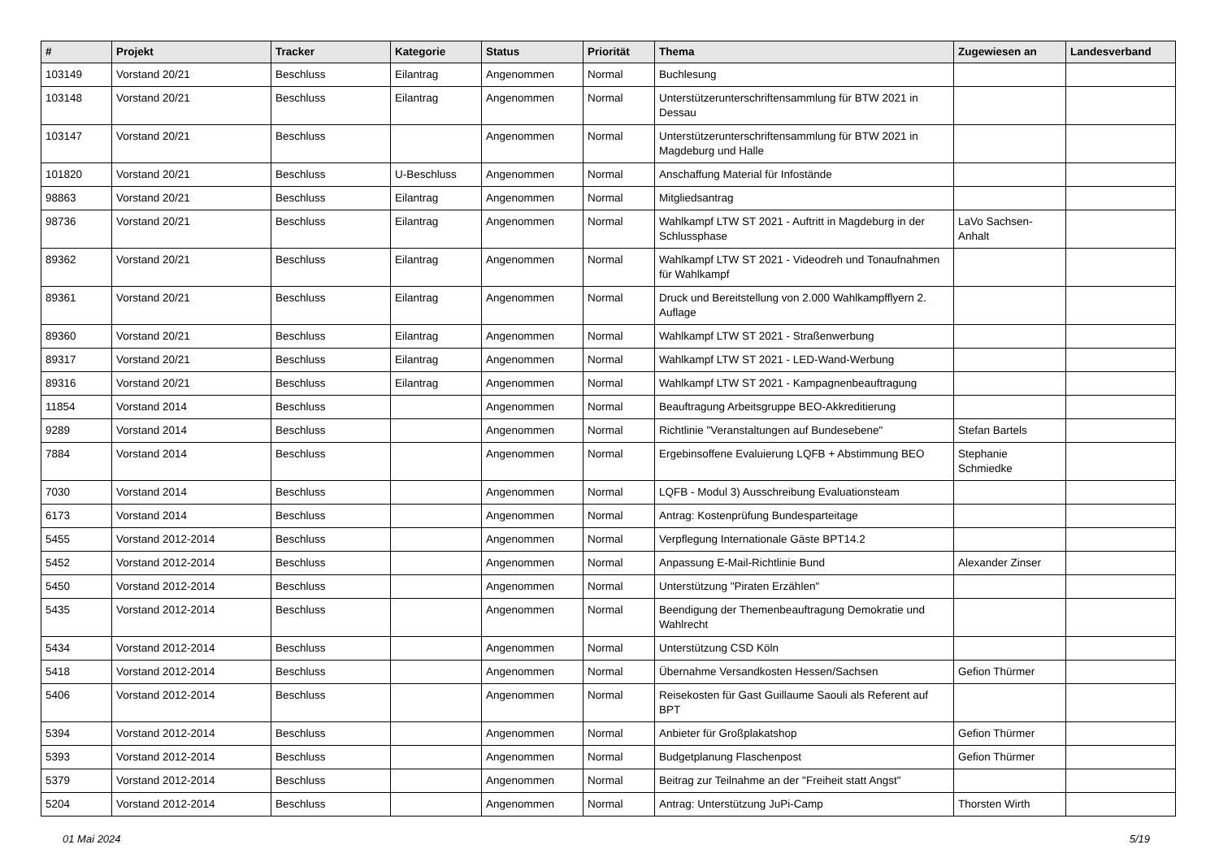| # | Projekt | Tracker | Kategorie | Status | Priorität | Thema | Zugewiesen an | Landesverband |
| --- | --- | --- | --- | --- | --- | --- | --- | --- |
| 103149 | Vorstand 20/21 | Beschluss | Eilantrag | Angenommen | Normal | Buchlesung | | |
| 103148 | Vorstand 20/21 | Beschluss | Eilantrag | Angenommen | Normal | Unterstützerunterschriftensammlung für BTW 2021 in Dessau | | |
| 103147 | Vorstand 20/21 | Beschluss | | Angenommen | Normal | Unterstützerunterschriftensammlung für BTW 2021 in Magdeburg und Halle | | |
| 101820 | Vorstand 20/21 | Beschluss | U-Beschluss | Angenommen | Normal | Anschaffung Material für Infostände | | |
| 98863 | Vorstand 20/21 | Beschluss | Eilantrag | Angenommen | Normal | Mitgliedsantrag | | |
| 98736 | Vorstand 20/21 | Beschluss | Eilantrag | Angenommen | Normal | Wahlkampf LTW ST 2021 - Auftritt in Magdeburg in der Schlussphase | LaVo Sachsen-Anhalt | |
| 89362 | Vorstand 20/21 | Beschluss | Eilantrag | Angenommen | Normal | Wahlkampf LTW ST 2021 - Videodreh und Tonaufnahmen für Wahlkampf | | |
| 89361 | Vorstand 20/21 | Beschluss | Eilantrag | Angenommen | Normal | Druck und Bereitstellung von 2.000 Wahlkampfflyern 2. Auflage | | |
| 89360 | Vorstand 20/21 | Beschluss | Eilantrag | Angenommen | Normal | Wahlkampf LTW ST 2021 - Straßenwerbung | | |
| 89317 | Vorstand 20/21 | Beschluss | Eilantrag | Angenommen | Normal | Wahlkampf LTW ST 2021 - LED-Wand-Werbung | | |
| 89316 | Vorstand 20/21 | Beschluss | Eilantrag | Angenommen | Normal | Wahlkampf LTW ST 2021 - Kampagnenbeauftragung | | |
| 11854 | Vorstand 2014 | Beschluss | | Angenommen | Normal | Beauftragung Arbeitsgruppe BEO-Akkreditierung | | |
| 9289 | Vorstand 2014 | Beschluss | | Angenommen | Normal | Richtlinie "Veranstaltungen auf Bundesebene" | Stefan Bartels | |
| 7884 | Vorstand 2014 | Beschluss | | Angenommen | Normal | Ergebinsoffene Evaluierung LQFB + Abstimmung BEO | Stephanie Schmiedke | |
| 7030 | Vorstand 2014 | Beschluss | | Angenommen | Normal | LQFB - Modul 3) Ausschreibung Evaluationsteam | | |
| 6173 | Vorstand 2014 | Beschluss | | Angenommen | Normal | Antrag: Kostenprüfung Bundesparteitage | | |
| 5455 | Vorstand 2012-2014 | Beschluss | | Angenommen | Normal | Verpflegung Internationale Gäste BPT14.2 | | |
| 5452 | Vorstand 2012-2014 | Beschluss | | Angenommen | Normal | Anpassung E-Mail-Richtlinie Bund | Alexander Zinser | |
| 5450 | Vorstand 2012-2014 | Beschluss | | Angenommen | Normal | Unterstützung "Piraten Erzählen" | | |
| 5435 | Vorstand 2012-2014 | Beschluss | | Angenommen | Normal | Beendigung der Themenbeauftragung Demokratie und Wahlrecht | | |
| 5434 | Vorstand 2012-2014 | Beschluss | | Angenommen | Normal | Unterstützung CSD Köln | | |
| 5418 | Vorstand 2012-2014 | Beschluss | | Angenommen | Normal | Übernahme Versandkosten Hessen/Sachsen | Gefion Thürmer | |
| 5406 | Vorstand 2012-2014 | Beschluss | | Angenommen | Normal | Reisekosten für Gast Guillaume Saouli als Referent auf BPT | | |
| 5394 | Vorstand 2012-2014 | Beschluss | | Angenommen | Normal | Anbieter für Großplakatshop | Gefion Thürmer | |
| 5393 | Vorstand 2012-2014 | Beschluss | | Angenommen | Normal | Budgetplanung Flaschenpost | Gefion Thürmer | |
| 5379 | Vorstand 2012-2014 | Beschluss | | Angenommen | Normal | Beitrag zur Teilnahme an der "Freiheit statt Angst" | | |
| 5204 | Vorstand 2012-2014 | Beschluss | | Angenommen | Normal | Antrag: Unterstützung JuPi-Camp | Thorsten Wirth | |
01 Mai 2024 5/19